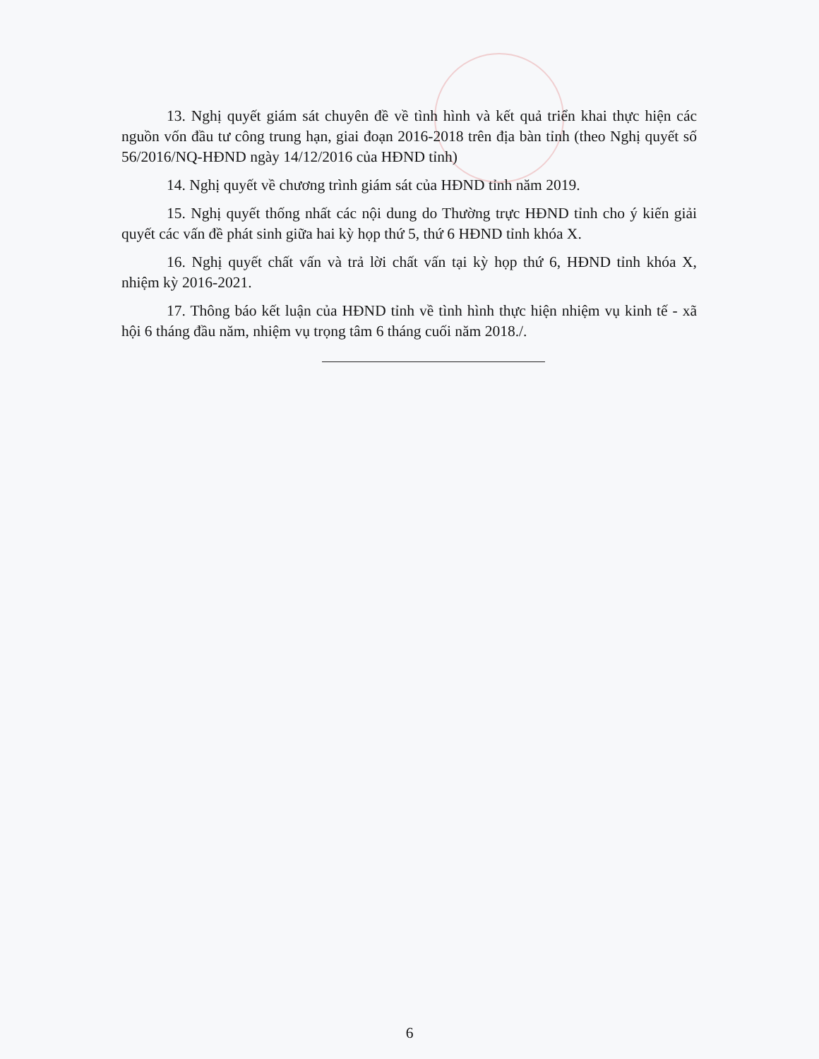13. Nghị quyết giám sát chuyên đề về tình hình và kết quả triển khai thực hiện các nguồn vốn đầu tư công trung hạn, giai đoạn 2016-2018 trên địa bàn tỉnh (theo Nghị quyết số 56/2016/NQ-HĐND ngày 14/12/2016 của HĐND tỉnh)
14. Nghị quyết về chương trình giám sát của HĐND tỉnh năm 2019.
15. Nghị quyết thống nhất các nội dung do Thường trực HĐND tỉnh cho ý kiến giải quyết các vấn đề phát sinh giữa hai kỳ họp thứ 5, thứ 6 HĐND tỉnh khóa X.
16. Nghị quyết chất vấn và trả lời chất vấn tại kỳ họp thứ 6, HĐND tỉnh khóa X, nhiệm kỳ 2016-2021.
17. Thông báo kết luận của HĐND tỉnh về tình hình thực hiện nhiệm vụ kinh tế - xã hội 6 tháng đầu năm, nhiệm vụ trọng tâm 6 tháng cuối năm 2018./.
6